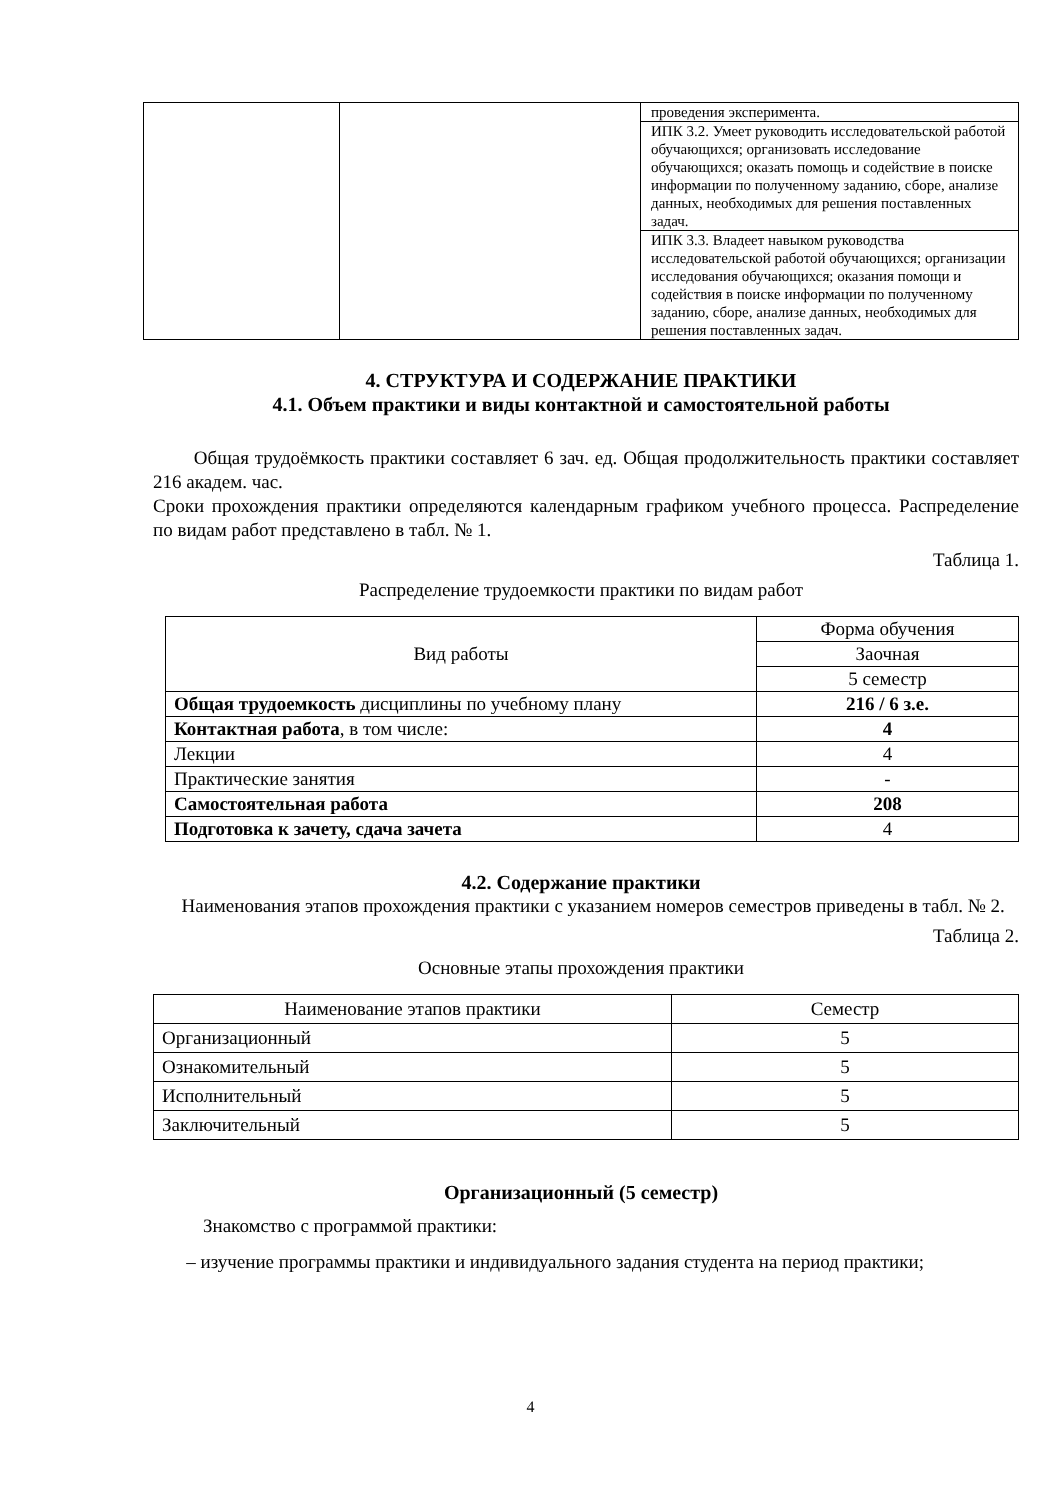| | | проведения эксперимента. |
| | | ИПК 3.2. Умеет руководить исследовательской работой обучающихся; организовать исследование обучающихся; оказать помощь и содействие в поиске информации по полученному заданию, сборе, анализе данных, необходимых для решения поставленных задач. |
| | | ИПК 3.3. Владеет навыком руководства исследовательской работой обучающихся; организации исследования обучающихся; оказания помощи и содействия в поиске информации по полученному заданию, сборе, анализе данных, необходимых для решения поставленных задач. |
4. СТРУКТУРА И СОДЕРЖАНИЕ ПРАКТИКИ
4.1. Объем практики и виды контактной и самостоятельной работы
Общая трудоёмкость практики составляет 6 зач. ед. Общая продолжительность практики составляет 216 академ. час.
Сроки прохождения практики определяются календарным графиком учебного процесса. Распределение по видам работ представлено в табл. № 1.
Таблица 1.
Распределение трудоемкости практики по видам работ
| Вид работы | Форма обучения |
| --- | --- |
| | Заочная |
| | 5 семестр |
| Общая трудоемкость дисциплины по учебному плану | 216 / 6 з.е. |
| Контактная работа , в том числе: | 4 |
| Лекции | 4 |
| Практические занятия | - |
| Самостоятельная работа | 208 |
| Подготовка к зачету, сдача зачета | 4 |
4.2. Содержание практики
Наименования этапов прохождения практики с указанием номеров семестров приведены в табл. № 2.
Таблица 2.
Основные этапы прохождения практики
| Наименование этапов практики | Семестр |
| --- | --- |
| Организационный | 5 |
| Ознакомительный | 5 |
| Исполнительный | 5 |
| Заключительный | 5 |
Организационный (5 семестр)
Знакомство с программой практики:
– изучение программы практики и индивидуального задания студента на период практики;
4